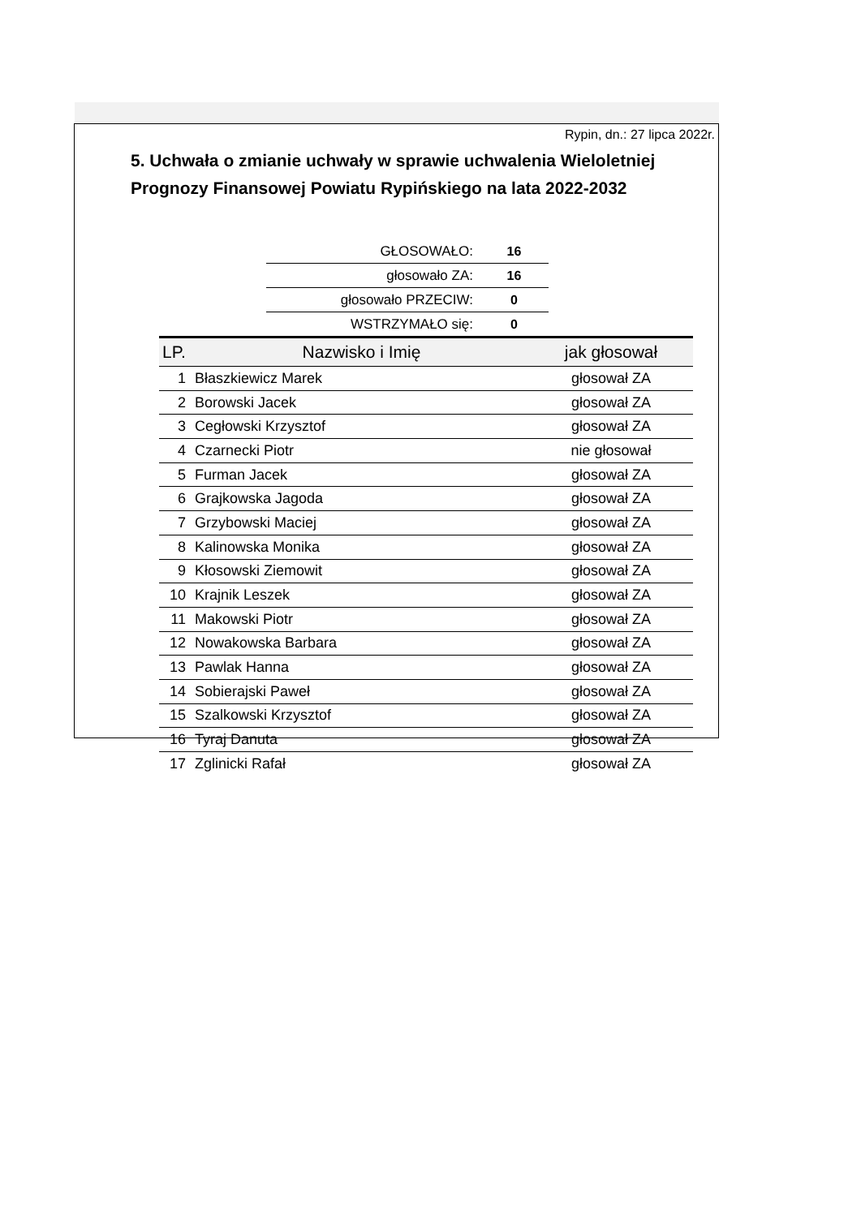Rypin, dn.: 27 lipca 2022r.
5. Uchwała o zmianie uchwały w sprawie uchwalenia Wieloletniej Prognozy Finansowej Powiatu Rypińskiego na lata 2022-2032
| GŁOSOWAŁO: | 16 |
| głosowało ZA: | 16 |
| głosowało PRZECIW: | 0 |
| WSTRZYMAŁO się: | 0 |
| LP. | Nazwisko i Imię | jak głosował |
| --- | --- | --- |
| 1 | Błaszkiewicz Marek | głosował ZA |
| 2 | Borowski Jacek | głosował ZA |
| 3 | Cegłowski Krzysztof | głosował ZA |
| 4 | Czarnecki Piotr | nie głosował |
| 5 | Furman Jacek | głosował ZA |
| 6 | Grajkowska Jagoda | głosował ZA |
| 7 | Grzybowski Maciej | głosował ZA |
| 8 | Kalinowska Monika | głosował ZA |
| 9 | Kłosowski Ziemowit | głosował ZA |
| 10 | Krajnik Leszek | głosował ZA |
| 11 | Makowski Piotr | głosował ZA |
| 12 | Nowakowska Barbara | głosował ZA |
| 13 | Pawlak Hanna | głosował ZA |
| 14 | Sobierajski Paweł | głosował ZA |
| 15 | Szalkowski Krzysztof | głosował ZA |
| 16 | Tyraj Danuta | głosował ZA |
| 17 | Zglinicki Rafał | głosował ZA |